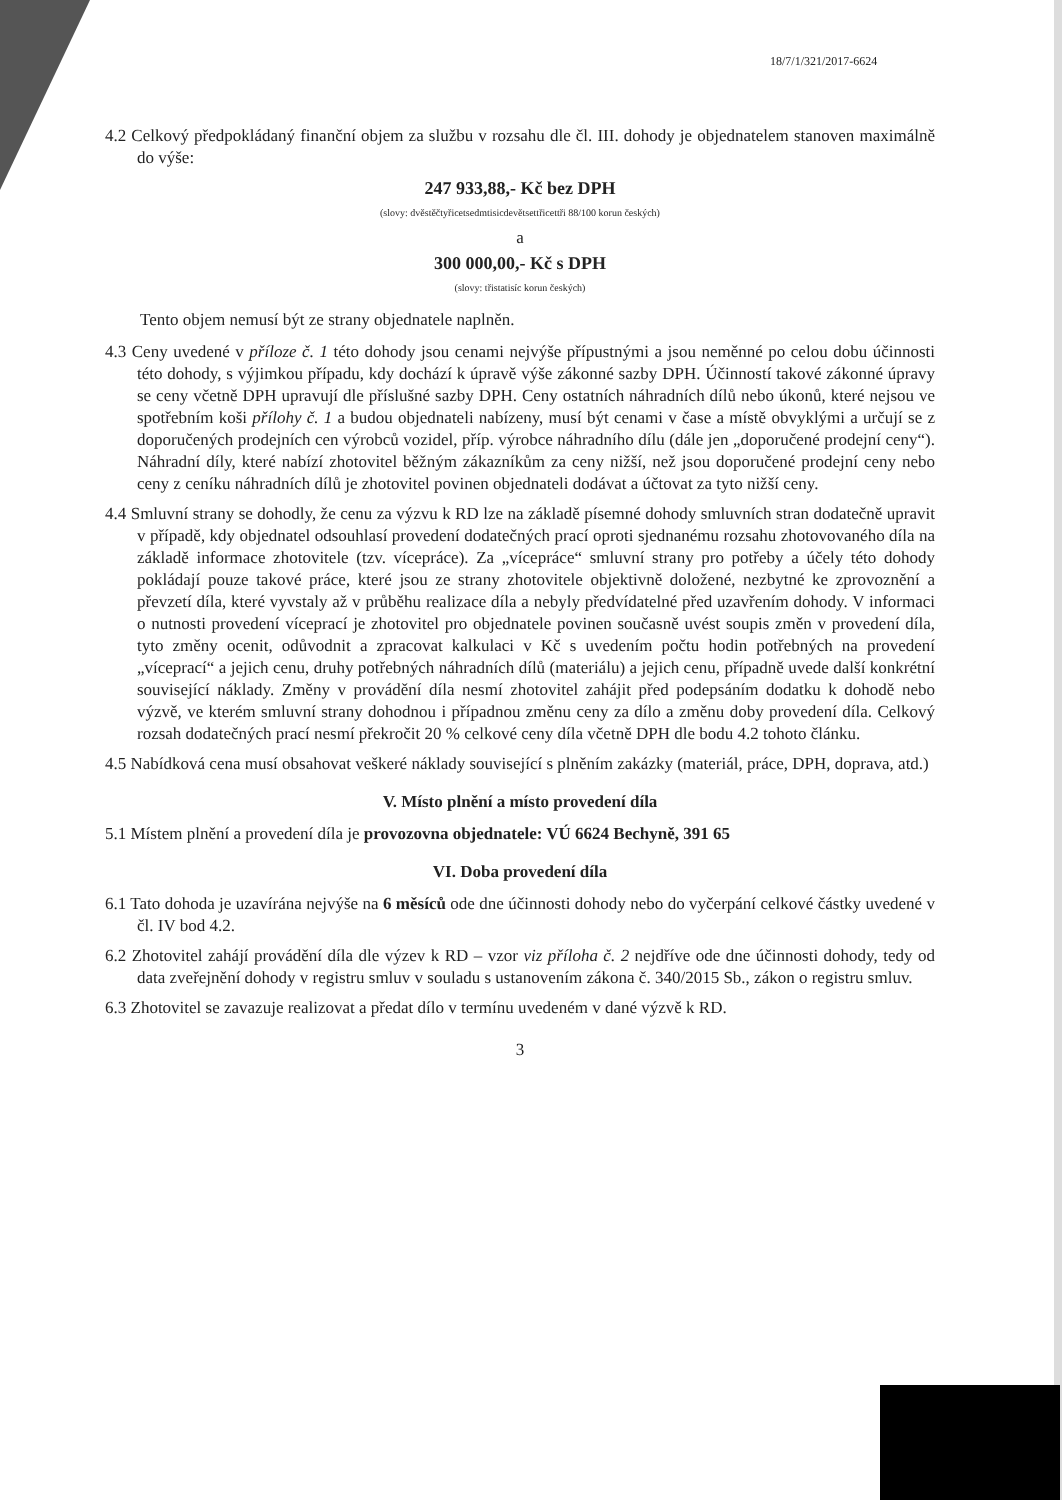18/7/1/321/2017-6624
4.2 Celkový předpokládaný finanční objem za službu v rozsahu dle čl. III. dohody je objednatelem stanoven maximálně do výše:
247 933,88,- Kč bez DPH
(slovy: dvěstěčtyřicetsedmtisicdevětsettřicettři 88/100 korun českých)
a
300 000,00,- Kč s DPH
(slovy: třistatisíc korun českých)
Tento objem nemusí být ze strany objednatele naplněn.
4.3 Ceny uvedené v příloze č. 1 této dohody jsou cenami nejvýše přípustnými a jsou neměnné po celou dobu účinnosti této dohody, s výjimkou případu, kdy dochází k úpravě výše zákonné sazby DPH. Účinností takové zákonné úpravy se ceny včetně DPH upravují dle příslušné sazby DPH. Ceny ostatních náhradních dílů nebo úkonů, které nejsou ve spotřebním koši přílohy č. 1 a budou objednateli nabízeny, musí být cenami v čase a místě obvyklými a určují se z doporučených prodejních cen výrobců vozidel, příp. výrobce náhradního dílu (dále jen „doporučené prodejní ceny“). Náhradní díly, které nabízí zhotovitel běžným zákazníkům za ceny nižší, než jsou doporučené prodejní ceny nebo ceny z ceníku náhradních dílů je zhotovitel povinen objednateli dodávat a účtovat za tyto nižší ceny.
4.4 Smluvní strany se dohodly, že cenu za výzvu k RD lze na základě písemné dohody smluvních stran dodatečně upravit v případě, kdy objednatel odsouhlasí provedení dodatečných prací oproti sjednanému rozsahu zhotovovaného díla na základě informace zhotovitele (tzv. vícepráce). Za „vícepráce“ smluvní strany pro potřeby a účely této dohody pokládají pouze takové práce, které jsou ze strany zhotovitele objektivně doložené, nezbytné ke zprovoznění a převzetí díla, které vyvstaly až v průběhu realizace díla a nebyly předvídatelné před uzavřením dohody. V informaci o nutnosti provedení víceprací je zhotovitel pro objednatele povinen současně uvést soupis změn v provedení díla, tyto změny ocenit, odůvodnit a zpracovat kalkulaci v Kč s uvedením počtu hodin potřebných na provedení „víceprací“ a jejich cenu, druhy potřebných náhradních dílů (materiálu) a jejich cenu, případně uvede další konkrétní související náklady. Změny v provádění díla nesmí zhotovitel zahájit před podepsáním dodatku k dohodě nebo výzvě, ve kterém smluvní strany dohodnou i případnou změnu ceny za dílo a změnu doby provedení díla. Celkový rozsah dodatečných prací nesmí překročit 20 % celkové ceny díla včetně DPH dle bodu 4.2 tohoto článku.
4.5 Nabídková cena musí obsahovat veškeré náklady související s plněním zakázky (materiál, práce, DPH, doprava, atd.)
V. Místo plnění a místo provedení díla
5.1 Místem plnění a provedení díla je provozovna objednatele: VÚ 6624 Bechyně, 391 65
VI. Doba provedení díla
6.1 Tato dohoda je uzavírána nejvýše na 6 měsíců ode dne účinnosti dohody nebo do vyčerpání celkové částky uvedené v čl. IV bod 4.2.
6.2 Zhotovitel zahájí provádění díla dle výzev k RD – vzor viz příloha č. 2 nejdříve ode dne účinnosti dohody, tedy od data zveřejnění dohody v registru smluv v souladu s ustanovením zákona č. 340/2015 Sb., zákon o registru smluv.
6.3 Zhotovitel se zavazuje realizovat a předat dílo v termínu uvedeném v dané výzvě k RD.
3